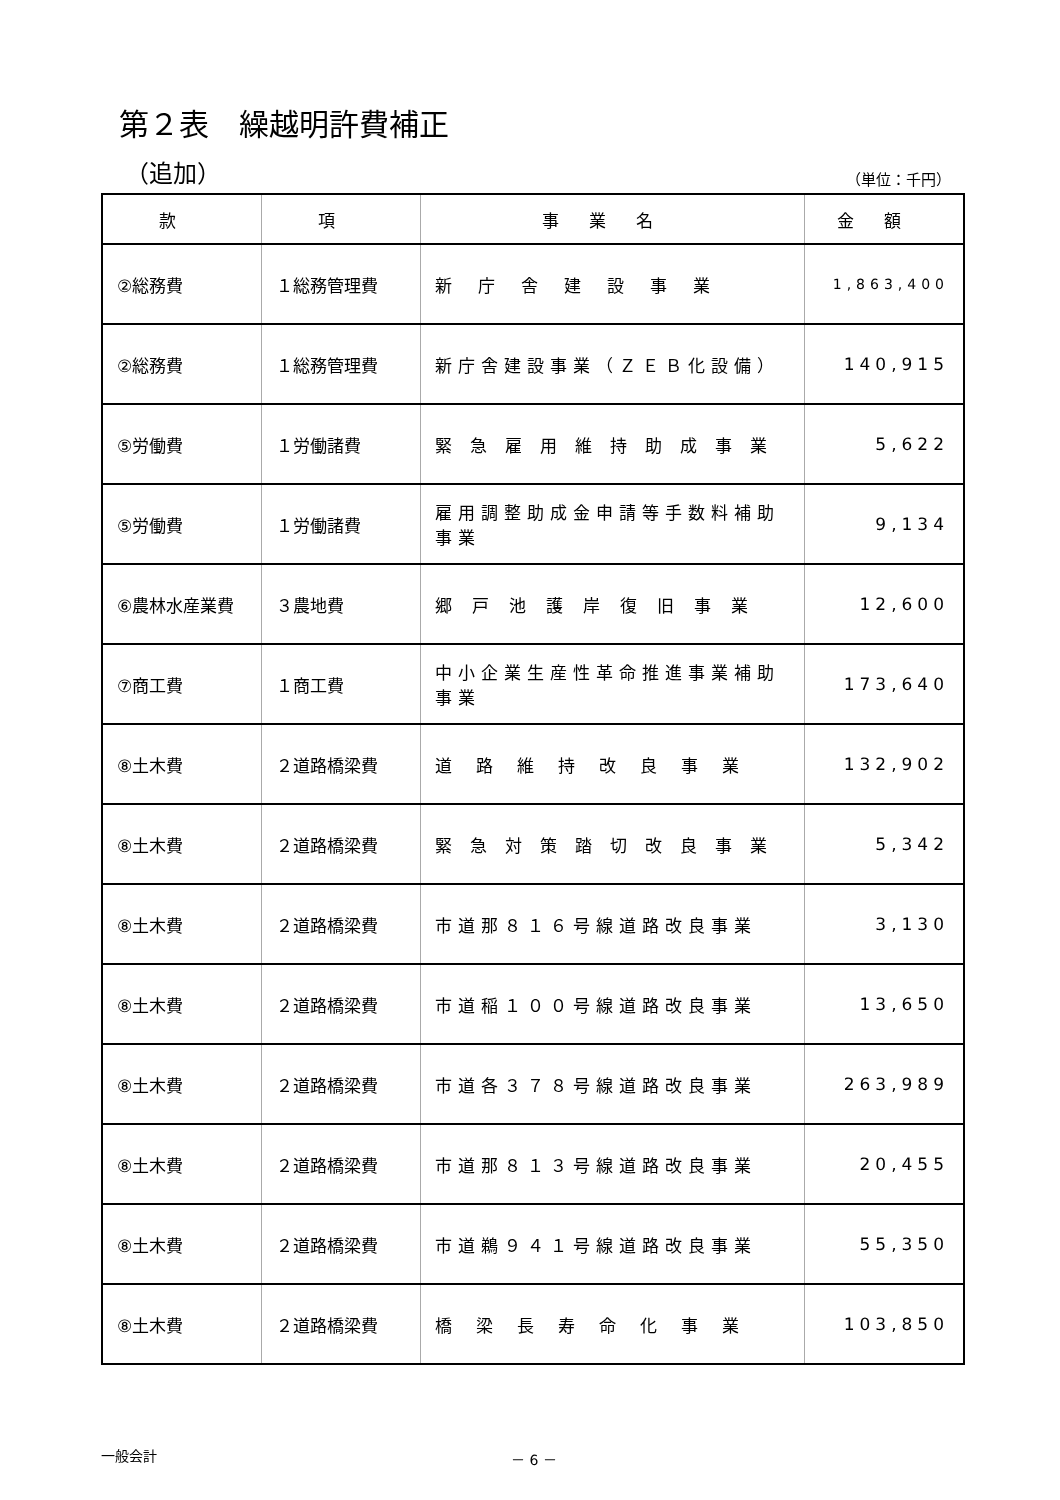第２表　繰越明許費補正
（追加） （単位：千円）
| 款 | 項 | 事業名 | 金額 |
| --- | --- | --- | --- |
| ②総務費 | １総務管理費 | 新庁舎建設事業 | 1,863,400 |
| ②総務費 | １総務管理費 | 新庁舎建設事業（ＺＥＢ化設備） | 140,915 |
| ⑤労働費 | １労働諸費 | 緊急雇用維持助成事業 | 5,622 |
| ⑤労働費 | １労働諸費 | 雇用調整助成金申請等手数料補助事業 | 9,134 |
| ⑥農林水産業費 | ３農地費 | 郷戸池護岸復旧事業 | 12,600 |
| ⑦商工費 | １商工費 | 中小企業生産性革命推進事業補助事業 | 173,640 |
| ⑧土木費 | ２道路橋梁費 | 道路維持改良事業 | 132,902 |
| ⑧土木費 | ２道路橋梁費 | 緊急対策踏切改良事業 | 5,342 |
| ⑧土木費 | ２道路橋梁費 | 市道那８１６号線道路改良事業 | 3,130 |
| ⑧土木費 | ２道路橋梁費 | 市道稲１００号線道路改良事業 | 13,650 |
| ⑧土木費 | ２道路橋梁費 | 市道各３７８号線道路改良事業 | 263,989 |
| ⑧土木費 | ２道路橋梁費 | 市道那８１３号線道路改良事業 | 20,455 |
| ⑧土木費 | ２道路橋梁費 | 市道鵜９４１号線道路改良事業 | 55,350 |
| ⑧土木費 | ２道路橋梁費 | 橋梁長寿命化事業 | 103,850 |
一般会計 － 6 －